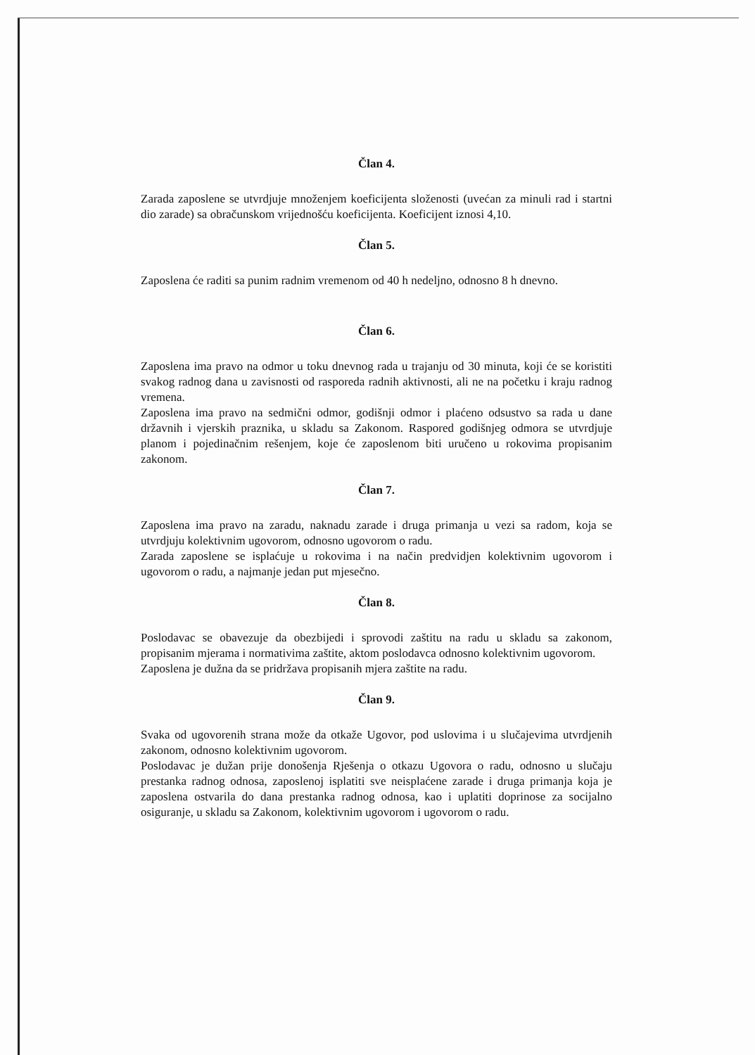Član 4.
Zarada zaposlene se utvrdjuje množenjem koeficijenta složenosti (uvećan za minuli rad i startni dio zarade) sa obračunskom vrijednošću koeficijenta. Koeficijent iznosi 4,10.
Član 5.
Zaposlena će raditi sa punim radnim vremenom od 40 h nedeljno, odnosno 8 h dnevno.
Član 6.
Zaposlena ima pravo na odmor u toku dnevnog rada u trajanju od 30 minuta, koji će se koristiti svakog radnog dana u zavisnosti od rasporeda radnih aktivnosti, ali ne na početku i kraju radnog vremena.
Zaposlena ima pravo na sedmični odmor, godišnji odmor i plaćeno odsustvo sa rada u dane državnih i vjerskih praznika, u skladu sa Zakonom. Raspored godišnjeg odmora se utvrdjuje planom i pojedinačnim rešenjem, koje će zaposlenom biti uručeno u rokovima propisanim zakonom.
Član 7.
Zaposlena ima pravo na zaradu, naknadu zarade i druga primanja u vezi sa radom, koja se utvrdjuju kolektivnim ugovorom, odnosno ugovorom o radu.
Zarada zaposlene se isplaćuje u rokovima i na način predvidjen kolektivnim ugovorom i ugovorom o radu, a najmanje jedan put mjesečno.
Član 8.
Poslodavac se obavezuje da obezbijedi i sprovodi zaštitu na radu u skladu sa zakonom, propisanim mjerama i normativima zaštite, aktom poslodavca odnosno kolektivnim ugovorom.
Zaposlena je dužna da se pridržava propisanih mjera zaštite na radu.
Član 9.
Svaka od ugovorenih strana može da otkaže Ugovor, pod uslovima i u slučajevima utvrdjenih zakonom, odnosno kolektivnim ugovorom.
Poslodavac je dužan prije donošenja Rješenja o otkazu Ugovora o radu, odnosno u slučaju prestanka radnog odnosa, zaposlenoj isplatiti sve neisplaćene zarade i druga primanja koja je zaposlena ostvarila do dana prestanka radnog odnosa, kao i uplatiti doprinose za socijalno osiguranje, u skladu sa Zakonom, kolektivnim ugovorom i ugovorom o radu.